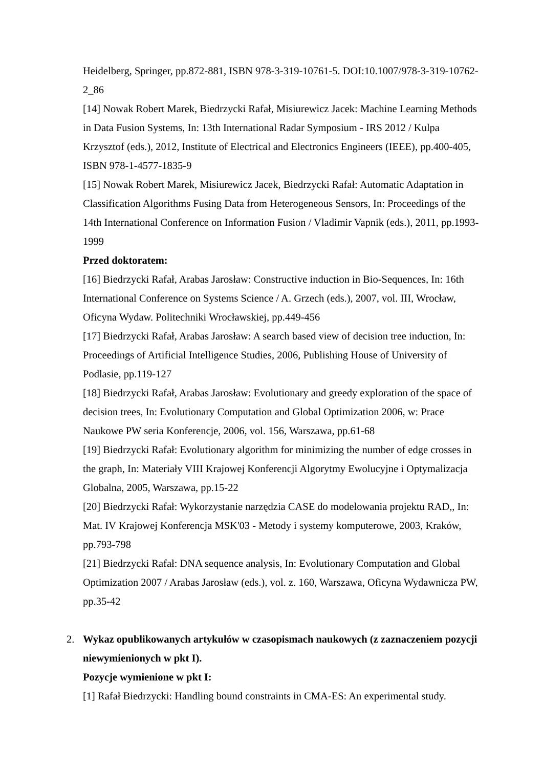Heidelberg, Springer, pp.872-881, ISBN 978-3-319-10761-5. DOI:10.1007/978-3-319-10762-2_86
[14] Nowak Robert Marek, Biedrzycki Rafał, Misiurewicz Jacek: Machine Learning Methods in Data Fusion Systems, In: 13th International Radar Symposium - IRS 2012 / Kulpa Krzysztof (eds.), 2012, Institute of Electrical and Electronics Engineers (IEEE), pp.400-405, ISBN 978-1-4577-1835-9
[15] Nowak Robert Marek, Misiurewicz Jacek, Biedrzycki Rafał: Automatic Adaptation in Classification Algorithms Fusing Data from Heterogeneous Sensors, In: Proceedings of the 14th International Conference on Information Fusion / Vladimir Vapnik (eds.), 2011, pp.1993-1999
Przed doktoratem:
[16] Biedrzycki Rafał, Arabas Jarosław: Constructive induction in Bio-Sequences, In: 16th International Conference on Systems Science / A. Grzech (eds.), 2007, vol. III, Wrocław, Oficyna Wydaw. Politechniki Wrocławskiej, pp.449-456
[17] Biedrzycki Rafał, Arabas Jarosław: A search based view of decision tree induction, In: Proceedings of Artificial Intelligence Studies, 2006, Publishing House of University of Podlasie, pp.119-127
[18] Biedrzycki Rafał, Arabas Jarosław: Evolutionary and greedy exploration of the space of decision trees, In: Evolutionary Computation and Global Optimization 2006, w: Prace Naukowe PW seria Konferencje, 2006, vol. 156, Warszawa, pp.61-68
[19] Biedrzycki Rafał: Evolutionary algorithm for minimizing the number of edge crosses in the graph, In: Materiały VIII Krajowej Konferencji Algorytmy Ewolucyjne i Optymalizacja Globalna, 2005, Warszawa, pp.15-22
[20] Biedrzycki Rafał: Wykorzystanie narzędzia CASE do modelowania projektu RAD,, In: Mat. IV Krajowej Konferencja MSK'03 - Metody i systemy komputerowe, 2003, Kraków, pp.793-798
[21] Biedrzycki Rafał: DNA sequence analysis, In: Evolutionary Computation and Global Optimization 2007 / Arabas Jarosław (eds.), vol. z. 160, Warszawa, Oficyna Wydawnicza PW, pp.35-42
2. Wykaz opublikowanych artykułów w czasopismach naukowych (z zaznaczeniem pozycji niewymienionych w pkt I).
Pozycje wymienione w pkt I:
[1] Rafał Biedrzycki: Handling bound constraints in CMA-ES: An experimental study.